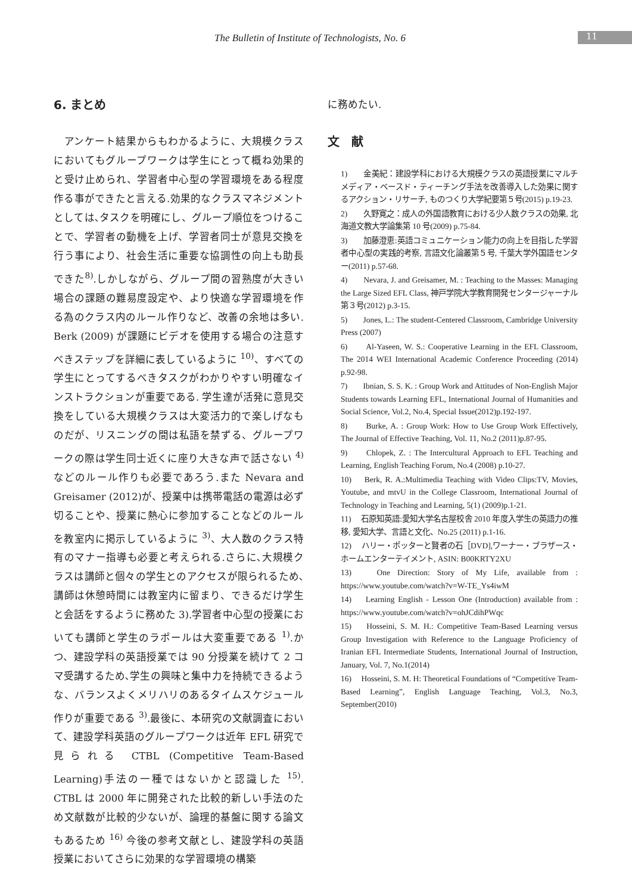The Bulletin of Institute of Technologists, No. 6 11
6. まとめ
　アンケート結果からもわかるように、大規模クラスにおいてもグループワークは学生にとって概ね効果的と受け止められ、学習者中心型の学習環境をある程度作る事ができたと言える.効果的なクラスマネジメントとしては､タスクを明確にし、グループ順位をつけることで、学習者の動機を上げ、学習者同士が意見交換を行う事により、社会生活に重要な協調性の向上も助長できた<sup>8)</sup>.しかしながら、グループ間の習熟度が大きい場合の課題の難易度設定や、より快適な学習環境を作る為のクラス内のルール作りなど、改善の余地は多い. Berk (2009) が課題にビデオを使用する場合の注意すべきステップを詳細に表しているように <sup>10)</sup>、すべての学生にとってするべきタスクがわかりやすい明確なインストラクションが重要である. 学生達が活発に意見交換をしている大規模クラスは大変活力的で楽しげなものだが、リスニングの間は私語を禁ずる、グループワークの際は学生同士近くに座り大きな声で話さない <sup>4)</sup>などのルール作りも必要であろう.また Nevara and Greisamer (2012)が、授業中は携帯電話の電源は必ず切ることや、授業に熱心に参加することなどのルールを教室内に掲示しているように <sup>3)</sup>、大人数のクラス特有のマナー指導も必要と考えられる.さらに､大規模クラスは講師と個々の学生とのアクセスが限られるため､講師は休憩時間には教室内に留まり、できるだけ学生と会話をするように務めた 3).学習者中心型の授業においても講師と学生のラポールは大変重要である <sup>1)</sup>.かつ、建設学科の英語授業では 90 分授業を続けて 2 コマ受講するため､学生の興味と集中力を持続できるような、バランスよくメリハリのあるタイムスケジュール作りが重要である <sup>3)</sup>.最後に、本研究の文献調査において、建設学科英語のグループワークは近年 EFL 研究で見られる CTBL (Competitive Team-Based Learning)手法の一種ではないかと認識した <sup>15)</sup>. CTBL は 2000 年に開発された比較的新しい手法のため文献数が比較的少ないが、論理的基盤に関する論文もあるため <sup>16)</sup> 今後の参考文献とし、建設学科の英語授業においてさらに効果的な学習環境の構築
に務めたい.
文　献
1)　　金美紀：建設学科における大規模クラスの英語授業にマルチメディア・ベースド・ティーチング手法を改善導入した効果に関するアクション・リサーチ, ものつくり大学紀要第５号(2015) p.19-23.
2)　　久野寛之：成人の外国語教育における少人数クラスの効果, 北海道文教大学論集第 10 号(2009) p.75-84.
3)　　加藤澄恵:英語コミュニケーション能力の向上を目指した学習者中心型の実践的考察, 言語文化論叢第５号, 千葉大学外国語センター(2011) p.57-68.
4)　　Nevara, J. and Greisamer, M. : Teaching to the Masses: Managing the Large Sized EFL Class, 神戸学院大学教育開発センタージャーナル第３号(2012) p.3-15.
5)　　Jones, L.: The student-Centered Classroom, Cambridge University Press (2007)
6)　　Al-Yaseen, W. S.: Cooperative Learning in the EFL Classroom, The 2014 WEI International Academic Conference Proceeding (2014) p.92-98.
7)　　Ibnian, S. S. K. : Group Work and Attitudes of Non-English Major Students towards Learning EFL, International Journal of Humanities and Social Science, Vol.2, No.4, Special Issue(2012)p.192-197.
8)　　Burke, A. : Group Work: How to Use Group Work Effectively, The Journal of Effective Teaching, Vol. 11, No.2 (2011)p.87-95.
9)　　Chlopek, Z. : The Intercultural Approach to EFL Teaching and Learning, English Teaching Forum, No.4 (2008) p.10-27.
10)　 Berk, R. A.:Multimedia Teaching with Video Clips:TV, Movies, Youtube, and mtvU in the College Classroom, International Journal of Technology in Teaching and Learning, 5(1) (2009)p.1-21.
11)　 石原知英語:愛知大学名古屋校舎 2010 年度入学生の英語力の推移, 愛知大学、言語と文化、No.25 (2011) p.1-16.
12)　 ハリー・ポッターと賢者の石［DVD],ワーナー・ブラザース・ホームエンターテイメント, ASIN: B00KRTY2XU
13)　 One Direction: Story of My Life, available from : https://www.youtube.com/watch?v=W-TE_Ys4iwM
14)　 Learning English - Lesson One (Introduction) available from : https://www.youtube.com/watch?v=ohJCdihPWqc
15)　 Hosseini, S. M. H.: Competitive Team-Based Learning versus Group Investigation with Reference to the Language Proficiency of Iranian EFL Intermediate Students, International Journal of Instruction, January, Vol. 7, No.1(2014)
16)　 Hosseini, S. M. H: Theoretical Foundations of “Competitive Team-Based Learning”, English Language Teaching, Vol.3, No.3, September(2010)